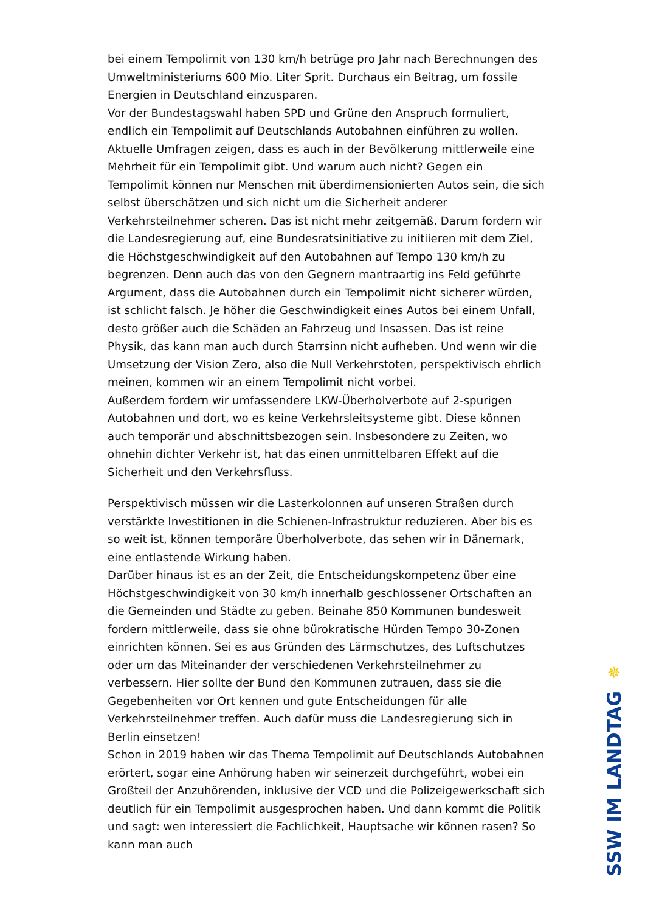bei einem Tempolimit von 130 km/h betrüge pro Jahr nach Berechnungen des Umweltministeriums 600 Mio. Liter Sprit. Durchaus ein Beitrag, um fossile Energien in Deutschland einzusparen.
Vor der Bundestagswahl haben SPD und Grüne den Anspruch formuliert, endlich ein Tempolimit auf Deutschlands Autobahnen einführen zu wollen. Aktuelle Umfragen zeigen, dass es auch in der Bevölkerung mittlerweile eine Mehrheit für ein Tempolimit gibt. Und warum auch nicht? Gegen ein Tempolimit können nur Menschen mit überdimensionierten Autos sein, die sich selbst überschätzen und sich nicht um die Sicherheit anderer Verkehrsteilnehmer scheren. Das ist nicht mehr zeitgemäß. Darum fordern wir die Landesregierung auf, eine Bundesratsinitiative zu initiieren mit dem Ziel, die Höchstgeschwindigkeit auf den Autobahnen auf Tempo 130 km/h zu begrenzen. Denn auch das von den Gegnern mantraartig ins Feld geführte Argument, dass die Autobahnen durch ein Tempolimit nicht sicherer würden, ist schlicht falsch. Je höher die Geschwindigkeit eines Autos bei einem Unfall, desto größer auch die Schäden an Fahrzeug und Insassen. Das ist reine Physik, das kann man auch durch Starrsinn nicht aufheben. Und wenn wir die Umsetzung der Vision Zero, also die Null Verkehrstoten, perspektivisch ehrlich meinen, kommen wir an einem Tempolimit nicht vorbei.
Außerdem fordern wir umfassendere LKW-Überholverbote auf 2-spurigen Autobahnen und dort, wo es keine Verkehrsleitsysteme gibt. Diese können auch temporär und abschnittsbezogen sein. Insbesondere zu Zeiten, wo ohnehin dichter Verkehr ist, hat das einen unmittelbaren Effekt auf die Sicherheit und den Verkehrsfluss.
Perspektivisch müssen wir die Lasterkolonnen auf unseren Straßen durch verstärkte Investitionen in die Schienen-Infrastruktur reduzieren. Aber bis es so weit ist, können temporäre Überholverbote, das sehen wir in Dänemark, eine entlastende Wirkung haben.
Darüber hinaus ist es an der Zeit, die Entscheidungskompetenz über eine Höchstgeschwindigkeit von 30 km/h innerhalb geschlossener Ortschaften an die Gemeinden und Städte zu geben. Beinahe 850 Kommunen bundesweit fordern mittlerweile, dass sie ohne bürokratische Hürden Tempo 30-Zonen einrichten können. Sei es aus Gründen des Lärmschutzes, des Luftschutzes oder um das Miteinander der verschiedenen Verkehrsteilnehmer zu verbessern. Hier sollte der Bund den Kommunen zutrauen, dass sie die Gegebenheiten vor Ort kennen und gute Entscheidungen für alle Verkehrsteilnehmer treffen. Auch dafür muss die Landesregierung sich in Berlin einsetzen!
Schon in 2019 haben wir das Thema Tempolimit auf Deutschlands Autobahnen erörtert, sogar eine Anhörung haben wir seinerzeit durchgeführt, wobei ein Großteil der Anzuhörenden, inklusive der VCD und die Polizeigewerkschaft sich deutlich für ein Tempolimit ausgesprochen haben. Und dann kommt die Politik und sagt: wen interessiert die Fachlichkeit, Hauptsache wir können rasen? So kann man auch
✵
SSW IM LANDTAG